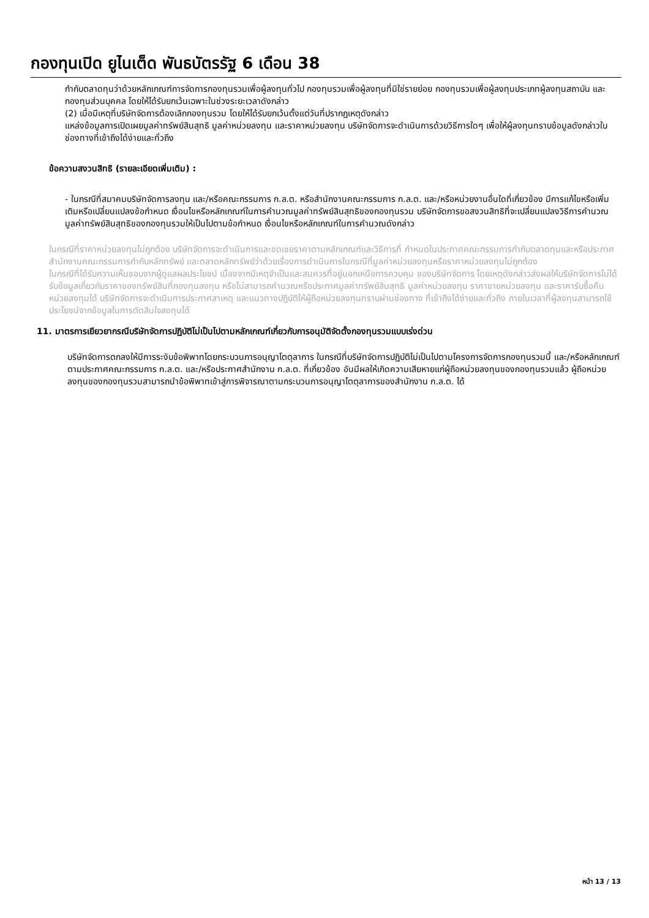กองทุนเปิด ยูไนเต็ด พันธบัตรรัฐ 6 เดือน 38
กำกับตลาดทุนว่าด้วยหลักเกณฑ์การจัดการกองทุนรวมเพื่อผู้ลงทุนทั่วไป กองทุนรวมเพื่อผู้ลงทุนที่มิใช่รายย่อย กองทุนรวมเพื่อผู้ลงทุนประเภทผู้ลงทุนสถาบัน และกองทุนส่วนบุคคล โดยให้ได้รับยกเว้นเฉพาะในช่วงระยะเวลาดังกล่าว
(2) เมื่อมีเหตุที่บริษัทจัดการต้องเลิกกองทุนรวม โดยให้ได้รับยกเว้นตั้งแต่วันที่ปรากฏเหตุดังกล่าว
แหล่งข้อมูลการเปิดเผยมูลค่าทรัพย์สินสุทธิ มูลค่าหน่วยลงทุน และราคาหน่วยลงทุน บริษัทจัดการจะดำเนินการด้วยวิธีการใดๆ เพื่อให้ผู้ลงทุนทราบข้อมูลดังกล่าวในช่องทางที่เข้าถึงได้ง่ายและทั่วถึง
ข้อความสงวนสิทธิ (รายละเอียดเพิ่มเติม) :
- ในกรณีที่สมาคมบริษัทจัดการลงทุน และ/หรือคณะกรรมการ ก.ล.ต. หรือสำนักงานคณะกรรมการ ก.ล.ต. และ/หรือหน่วยงานอื่นใดที่เกี่ยวข้อง มีการแก้ไขหรือเพิ่มเติมหรือเปลี่ยนแปลงข้อกำหนด เงื่อนไขหรือหลักเกณฑ์ในการคำนวณมูลค่าทรัพย์สินสุทธิของกองทุนรวม บริษัทจัดการขอสงวนสิทธิที่จะเปลี่ยนแปลงวิธีการคำนวณมูลค่าทรัพย์สินสุทธิของกองทุนรวมให้เป็นไปตามข้อกำหนด เงื่อนไขหรือหลักเกณฑ์ในการคำนวณดังกล่าว
ในกรณีที่ราคาหน่วยลงทุนไม่ถูกต้อง บริษัทจัดการจะดำเนินการและชดเชยราคาตามหลักเกณฑ์และวิธีการที่ กำหนดในประกาศคณะกรรมการกำกับตลาดทุนและหรือประกาศสำนักงานคณะกรรมการกำกับหลักทรัพย์ และตลาดหลักทรัพย์ว่าด้วยเรื่องการดำเนินการในกรณีที่มูลค่าหน่วยลงทุนหรือราคาหน่วยลงทุนไม่ถูกต้อง
ในกรณีที่ได้รับความเห็นชอบจากผู้ดูแลผลประโยชน์ เนื่องจากมีเหตุจำเป็นและสมควรที่อยู่นอกเหนือการควบคุม ของบริษัทจัดการ โดยเหตุดังกล่าวส่งผลให้บริษัทจัดการไม่ได้รับข้อมูลเกี่ยวกับราคาของทรัพย์สินที่กองทุนลงทุน หรือไม่สามารถคำนวณหรือประกาศมูลค่าทรัพย์สินสุทธิ มูลค่าหน่วยลงทุน ราคาขายหน่วยลงทุน และราคารับซื้อคืน หน่วยลงทุนได้ บริษัทจัดการจะดำเนินการประกาศสาเหตุ และแนวทางปฏิบัติให้ผู้ถือหน่วยลงทุนทราบผ่านช่องทาง ที่เข้าถึงได้ง่ายและทั่วถึง ภายในเวลาที่ผู้ลงทุนสามารถใช้ประโยชน์จากข้อมูลในการตัดสินใจลงทุนได้
11. มาตรการเยียวยากรณีบริษัทจัดการปฏิบัติไม่เป็นไปตามหลักเกณฑ์เกี่ยวกับการอนุมัติจัดตั้งกองทุนรวมแบบเร่งด่วน
บริษัทจัดการตกลงให้มีการระงับข้อพิพาทโดยกระบวนการอนุญาโตตุลาการ ในกรณีที่บริษัทจัดการปฏิบัติไม่เป็นไปตามโครงการจัดการกองทุนรวมนี้ และ/หรือหลักเกณฑ์ตามประกาศคณะกรรมการ ก.ล.ต. และ/หรือประกาศสำนักงาน ก.ล.ต. ที่เกี่ยวข้อง อันมีผลให้เกิดความเสียหายแก่ผู้ถือหน่วยลงทุนของกองทุนรวมแล้ว ผู้ถือหน่วยลงทุนของกองทุนรวมสามารถนำข้อพิพาทเข้าสู่การพิจารณาตามกระบวนการอนุญาโตตุลาการของสำนักงาน ก.ล.ต. ได้
หน้า 13 / 13